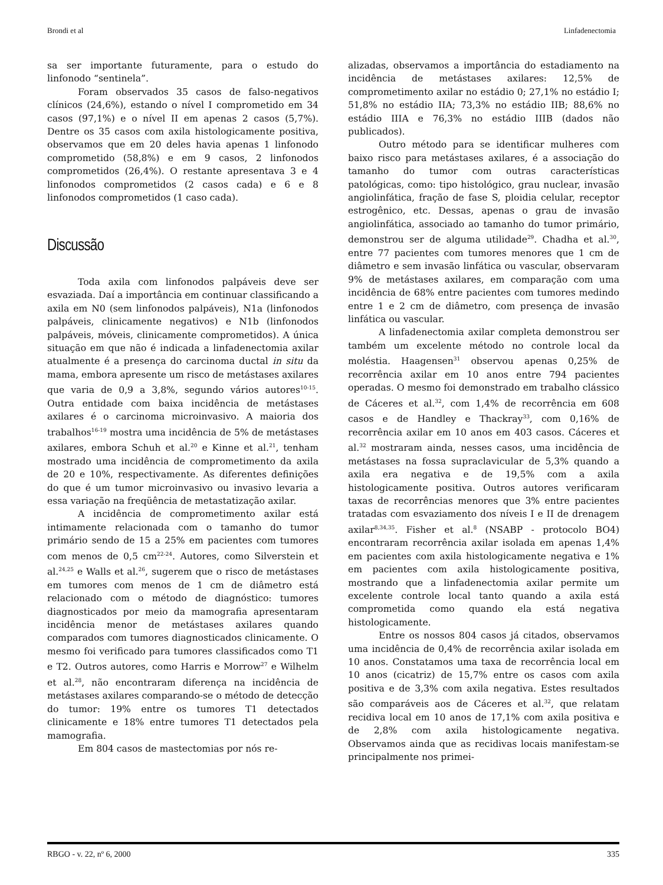Brondi et al Linfadenectomia
sa ser importante futuramente, para o estudo do linfonodo “sentinela”.
Foram observados 35 casos de falso-negativos clínicos (24,6%), estando o nível I comprometido em 34 casos (97,1%) e o nível II em apenas 2 casos (5,7%). Dentre os 35 casos com axila histologicamente positiva, observamos que em 20 deles havia apenas 1 linfonodo comprometido (58,8%) e em 9 casos, 2 linfonodos comprometidos (26,4%). O restante apresentava 3 e 4 linfonodos comprometidos (2 casos cada) e 6 e 8 linfonodos comprometidos (1 caso cada).
Discussão
Toda axila com linfonodos palpáveis deve ser esvaziada. Daí a importância em continuar classificando a axila em N0 (sem linfonodos palpáveis), N1a (linfonodos palpáveis, clinicamente negativos) e N1b (linfonodos palpáveis, móveis, clinicamente comprometidos). A única situação em que não é indicada a linfadenectomia axilar atualmente é a presença do carcinoma ductal in situ da mama, embora apresente um risco de metástases axilares que varia de 0,9 a 3,8%, segundo vários autores<sup>10-15</sup>. Outra entidade com baixa incidência de metástases axilares é o carcinoma microinvasivo. A maioria dos trabalhos<sup>16-19</sup> mostra uma incidência de 5% de metástases axilares, embora Schuh et al.<sup>20</sup> e Kinne et al.<sup>21</sup>, tenham mostrado uma incidência de comprometimento da axila de 20 e 10%, respectivamente. As diferentes definições do que é um tumor microinvasivo ou invasivo levaria a essa variação na freqüência de metastatização axilar.
A incidência de comprometimento axilar está intimamente relacionada com o tamanho do tumor primário sendo de 15 a 25% em pacientes com tumores com menos de 0,5 cm<sup>22-24</sup>. Autores, como Silverstein et al.<sup>24,25</sup> e Walls et al.<sup>26</sup>, sugerem que o risco de metástases em tumores com menos de 1 cm de diâmetro está relacionado com o método de diagnóstico: tumores diagnosticados por meio da mamografia apresentaram incidência menor de metástases axilares quando comparados com tumores diagnosticados clinicamente. O mesmo foi verificado para tumores classificados como T1 e T2. Outros autores, como Harris e Morrow<sup>27</sup> e Wilhelm et al.<sup>28</sup>, não encontraram diferença na incidência de metástases axilares comparando-se o método de detecção do tumor: 19% entre os tumores T1 detectados clinicamente e 18% entre tumores T1 detectados pela mamografia.
Em 804 casos de mastectomias por nós re-
alizadas, observamos a importância do estadiamento na incidência de metástases axilares: 12,5% de comprometimento axilar no estádio 0; 27,1% no estádio I; 51,8% no estádio IIA; 73,3% no estádio IIB; 88,6% no estádio IIIA e 76,3% no estádio IIIB (dados não publicados).
Outro método para se identificar mulheres com baixo risco para metástases axilares, é a associação do tamanho do tumor com outras características patológicas, como: tipo histológico, grau nuclear, invasão angiolinfática, fração de fase S, ploidia celular, receptor estrogênico, etc. Dessas, apenas o grau de invasão angiolinfática, associado ao tamanho do tumor primário, demonstrou ser de alguma utilidade<sup>29</sup>. Chadha et al.<sup>30</sup>, entre 77 pacientes com tumores menores que 1 cm de diâmetro e sem invasão linfática ou vascular, observaram 9% de metástases axilares, em comparação com uma incidência de 68% entre pacientes com tumores medindo entre 1 e 2 cm de diâmetro, com presença de invasão linfática ou vascular.
A linfadenectomia axilar completa demonstrou ser também um excelente método no controle local da moléstia. Haagensen<sup>31</sup> observou apenas 0,25% de recorrência axilar em 10 anos entre 794 pacientes operadas. O mesmo foi demonstrado em trabalho clássico de Cáceres et al.<sup>32</sup>, com 1,4% de recorrência em 608 casos e de Handley e Thackray<sup>33</sup>, com 0,16% de recorrência axilar em 10 anos em 403 casos. Cáceres et al.<sup>32</sup> mostraram ainda, nesses casos, uma incidência de metástases na fossa supraclavicular de 5,3% quando a axila era negativa e de 19,5% com a axila histologicamente positiva. Outros autores verificaram taxas de recorrências menores que 3% entre pacientes tratadas com esvaziamento dos níveis I e II de drenagem axilar<sup>8,34,35</sup>. Fisher et al.<sup>8</sup> (NSABP - protocolo BO4) encontraram recorrência axilar isolada em apenas 1,4% em pacientes com axila histologicamente negativa e 1% em pacientes com axila histologicamente positiva, mostrando que a linfadenectomia axilar permite um excelente controle local tanto quando a axila está comprometida como quando ela está negativa histologicamente.
Entre os nossos 804 casos já citados, observamos uma incidência de 0,4% de recorrência axilar isolada em 10 anos. Constatamos uma taxa de recorrência local em 10 anos (cicatriz) de 15,7% entre os casos com axila positiva e de 3,3% com axila negativa. Estes resultados são comparáveis aos de Cáceres et al.<sup>32</sup>, que relatam recidiva local em 10 anos de 17,1% com axila positiva e de 2,8% com axila histologicamente negativa. Observamos ainda que as recidivas locais manifestam-se principalmente nos primei-
RBGO - v. 22, nº 6, 2000 335